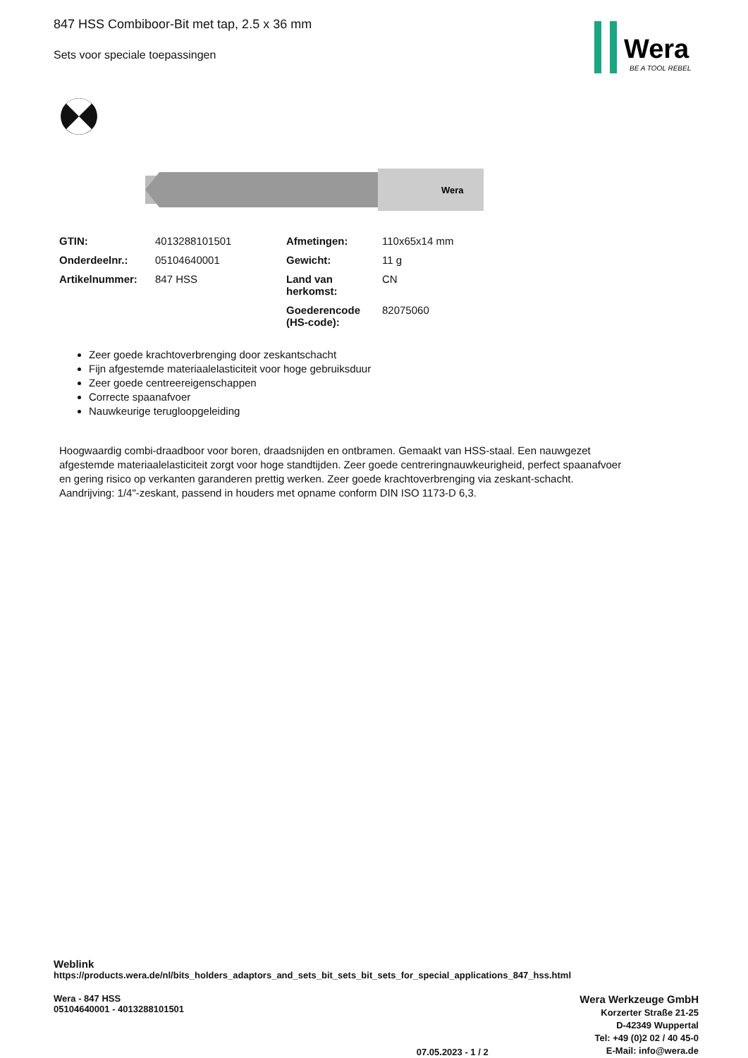Wera
BE A TOOL REBEL
847 HSS Combiboor-Bit met tap, 2.5 x 36 mm
Sets voor speciale toepassingen
Wera
| GTIN: | 4013288101501 | Afmetingen: | 110x65x14 mm |
| Onderdeelnr.: | 05104640001 | Gewicht: | 11 g |
| Artikelnummer: | 847 HSS | Land van herkomst: | CN |
| | | Goederencode (HS-code): | 82075060 |
Zeer goede krachtoverbrenging door zeskantschacht
Fijn afgestemde materiaalelasticiteit voor hoge gebruiksduur
Zeer goede centreereigenschappen
Correcte spaanafvoer
Nauwkeurige terugloopgeleiding
Hoogwaardig combi-draadboor voor boren, draadsnijden en ontbramen. Gemaakt van HSS-staal. Een nauwgezet afgestemde materiaalelasticiteit zorgt voor hoge standtijden. Zeer goede centreringnauwkeurigheid, perfect spaanafvoer en gering risico op verkanten garanderen prettig werken. Zeer goede krachtoverbrenging via zeskant-schacht. Aandrijving: 1/4"-zeskant, passend in houders met opname conform DIN ISO 1173-D 6,3.
Weblink
https://products.wera.de/nl/bits_holders_adaptors_and_sets_bit_sets_bit_sets_for_special_applications_847_hss.html
Wera - 847 HSS
05104640001 - 4013288101501
07.05.2023 - 1 / 2
Wera Werkzeuge GmbH
Korzerter Straße 21-25
D-42349 Wuppertal
Tel: +49 (0)2 02 / 40 45-0
E-Mail: info@wera.de